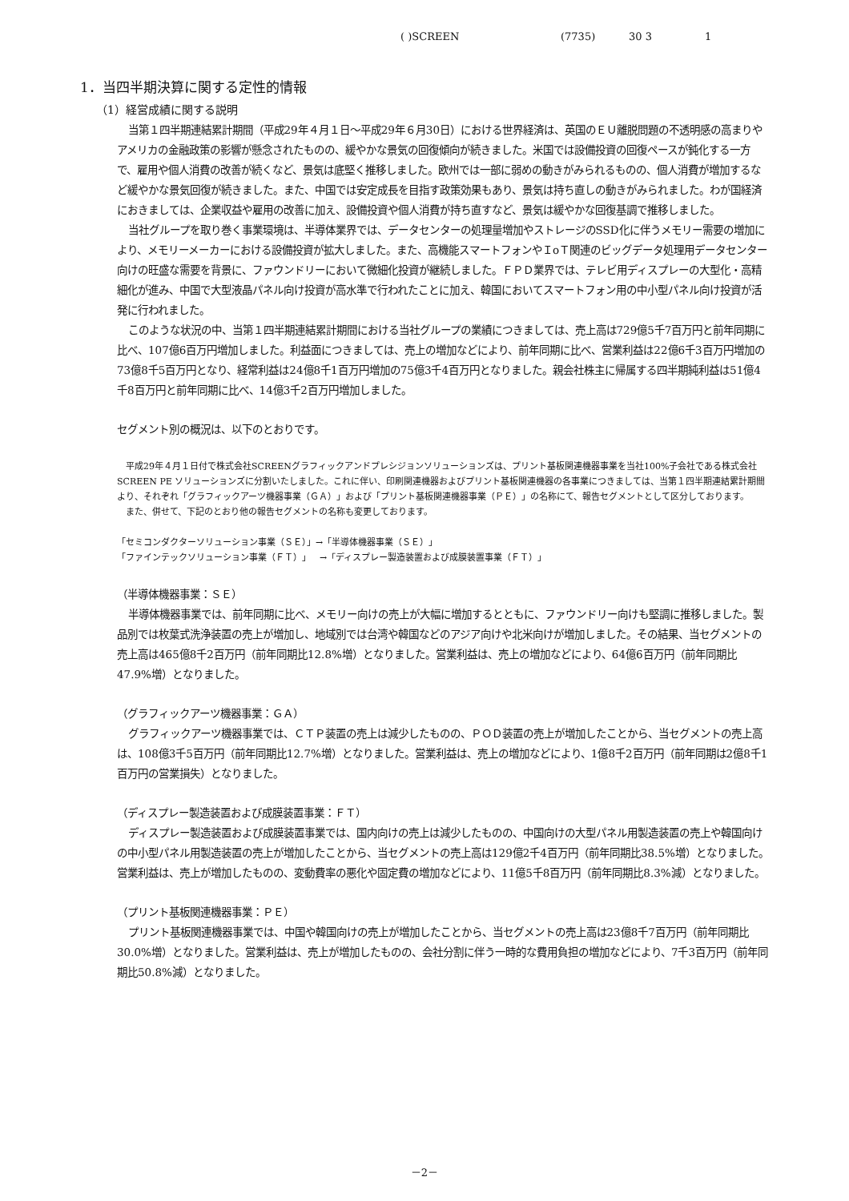( )SCREEN (7735) 30 3 1
1．当四半期決算に関する定性的情報
（1）経営成績に関する説明
当第１四半期連結累計期間（平成29年４月１日～平成29年６月30日）における世界経済は、英国のＥＵ離脱問題の不透明感の高まりやアメリカの金融政策の影響が懸念されたものの、緩やかな景気の回復傾向が続きました。米国では設備投資の回復ペースが鈍化する一方で、雇用や個人消費の改善が続くなど、景気は底堅く推移しました。欧州では一部に弱めの動きがみられるものの、個人消費が増加するなど緩やかな景気回復が続きました。また、中国では安定成長を目指す政策効果もあり、景気は持ち直しの動きがみられました。わが国経済におきましては、企業収益や雇用の改善に加え、設備投資や個人消費が持ち直すなど、景気は緩やかな回復基調で推移しました。
当社グループを取り巻く事業環境は、半導体業界では、データセンターの処理量増加やストレージのSSD化に伴うメモリー需要の増加により、メモリーメーカーにおける設備投資が拡大しました。また、高機能スマートフォンやＩoＴ関連のビッグデータ処理用データセンター向けの旺盛な需要を背景に、ファウンドリーにおいて微細化投資が継続しました。ＦＰＤ業界では、テレビ用ディスプレーの大型化・高精細化が進み、中国で大型液晶パネル向け投資が高水準で行われたことに加え、韓国においてスマートフォン用の中小型パネル向け投資が活発に行われました。
このような状況の中、当第１四半期連結累計期間における当社グループの業績につきましては、売上高は729億5千7百万円と前年同期に比べ、107億6百万円増加しました。利益面につきましては、売上の増加などにより、前年同期に比べ、営業利益は22億6千3百万円増加の73億8千5百万円となり、経常利益は24億8千1百万円増加の75億3千4百万円となりました。親会社株主に帰属する四半期純利益は51億4千8百万円と前年同期に比べ、14億3千2百万円増加しました。
セグメント別の概況は、以下のとおりです。
平成29年４月１日付で株式会社SCREENグラフィックアンドプレシジョンソリューションズは、プリント基板関連機器事業を当社100%子会社である株式会社SCREEN PE ソリューションズに分割いたしました。これに伴い、印刷関連機器およびプリント基板関連機器の各事業につきましては、当第１四半期連結累計期間より、それぞれ「グラフィックアーツ機器事業（ＧＡ）」および「プリント基板関連機器事業（ＰＥ）」の名称にて、報告セグメントとして区分しております。
また、併せて、下記のとおり他の報告セグメントの名称も変更しております。
「セミコンダクターソリューション事業（ＳＥ）」→「半導体機器事業（ＳＥ）」
「ファインテックソリューション事業（ＦＴ）」　→「ディスプレー製造装置および成膜装置事業（ＦＴ）」
（半導体機器事業：ＳＥ）
半導体機器事業では、前年同期に比べ、メモリー向けの売上が大幅に増加するとともに、ファウンドリー向けも堅調に推移しました。製品別では枚葉式洗浄装置の売上が増加し、地域別では台湾や韓国などのアジア向けや北米向けが増加しました。その結果、当セグメントの売上高は465億8千2百万円（前年同期比12.8%増）となりました。営業利益は、売上の増加などにより、64億6百万円（前年同期比47.9%増）となりました。
（グラフィックアーツ機器事業：ＧＡ）
グラフィックアーツ機器事業では、ＣＴＰ装置の売上は減少したものの、ＰＯＤ装置の売上が増加したことから、当セグメントの売上高は、108億3千5百万円（前年同期比12.7%増）となりました。営業利益は、売上の増加などにより、1億8千2百万円（前年同期は2億8千1百万円の営業損失）となりました。
（ディスプレー製造装置および成膜装置事業：ＦＴ）
ディスプレー製造装置および成膜装置事業では、国内向けの売上は減少したものの、中国向けの大型パネル用製造装置の売上や韓国向けの中小型パネル用製造装置の売上が増加したことから、当セグメントの売上高は129億2千4百万円（前年同期比38.5%増）となりました。営業利益は、売上が増加したものの、変動費率の悪化や固定費の増加などにより、11億5千8百万円（前年同期比8.3%減）となりました。
（プリント基板関連機器事業：ＰＥ）
プリント基板関連機器事業では、中国や韓国向けの売上が増加したことから、当セグメントの売上高は23億8千7百万円（前年同期比30.0%増）となりました。営業利益は、売上が増加したものの、会社分割に伴う一時的な費用負担の増加などにより、7千3百万円（前年同期比50.8%減）となりました。
－2－